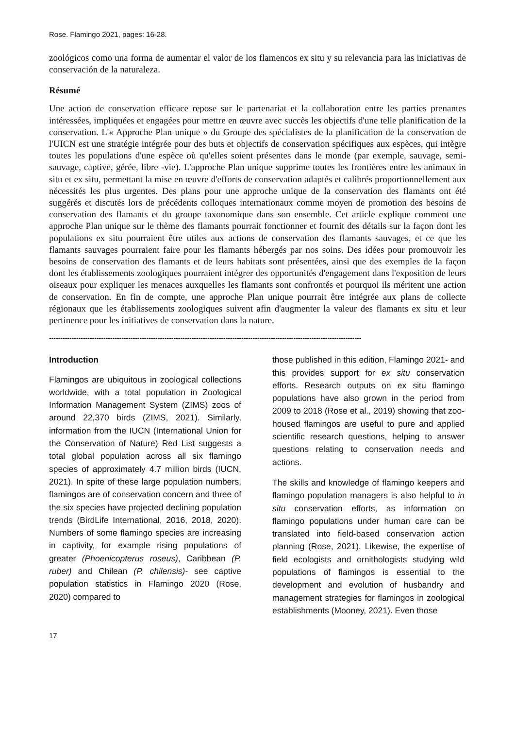Rose. Flamingo 2021, pages: 16-28.
zoológicos como una forma de aumentar el valor de los flamencos ex situ y su relevancia para las iniciativas de conservación de la naturaleza.
Résumé
Une action de conservation efficace repose sur le partenariat et la collaboration entre les parties prenantes intéressées, impliquées et engagées pour mettre en œuvre avec succès les objectifs d'une telle planification de la conservation. L'« Approche Plan unique » du Groupe des spécialistes de la planification de la conservation de l'UICN est une stratégie intégrée pour des buts et objectifs de conservation spécifiques aux espèces, qui intègre toutes les populations d'une espèce où qu'elles soient présentes dans le monde (par exemple, sauvage, semi-sauvage, captive, gérée, libre -vie). L'approche Plan unique supprime toutes les frontières entre les animaux in situ et ex situ, permettant la mise en œuvre d'efforts de conservation adaptés et calibrés proportionnellement aux nécessités les plus urgentes. Des plans pour une approche unique de la conservation des flamants ont été suggérés et discutés lors de précédents colloques internationaux comme moyen de promotion des besoins de conservation des flamants et du groupe taxonomique dans son ensemble. Cet article explique comment une approche Plan unique sur le thème des flamants pourrait fonctionner et fournit des détails sur la façon dont les populations ex situ pourraient être utiles aux actions de conservation des flamants sauvages, et ce que les flamants sauvages pourraient faire pour les flamants hébergés par nos soins. Des idées pour promouvoir les besoins de conservation des flamants et de leurs habitats sont présentées, ainsi que des exemples de la façon dont les établissements zoologiques pourraient intégrer des opportunités d'engagement dans l'exposition de leurs oiseaux pour expliquer les menaces auxquelles les flamants sont confrontés et pourquoi ils méritent une action de conservation. En fin de compte, une approche Plan unique pourrait être intégrée aux plans de collecte régionaux que les établissements zoologiques suivent afin d'augmenter la valeur des flamants ex situ et leur pertinence pour les initiatives de conservation dans la nature.
------------------------------------------------------------------------------------------------------------------------------------------
Introduction
Flamingos are ubiquitous in zoological collections worldwide, with a total population in Zoological Information Management System (ZIMS) zoos of around 22,370 birds (ZIMS, 2021). Similarly, information from the IUCN (International Union for the Conservation of Nature) Red List suggests a total global population across all six flamingo species of approximately 4.7 million birds (IUCN, 2021). In spite of these large population numbers, flamingos are of conservation concern and three of the six species have projected declining population trends (BirdLife International, 2016, 2018, 2020). Numbers of some flamingo species are increasing in captivity, for example rising populations of greater (Phoenicopterus roseus), Caribbean (P. ruber) and Chilean (P. chilensis)- see captive population statistics in Flamingo 2020 (Rose, 2020) compared to
those published in this edition, Flamingo 2021- and this provides support for ex situ conservation efforts. Research outputs on ex situ flamingo populations have also grown in the period from 2009 to 2018 (Rose et al., 2019) showing that zoo-housed flamingos are useful to pure and applied scientific research questions, helping to answer questions relating to conservation needs and actions.
The skills and knowledge of flamingo keepers and flamingo population managers is also helpful to in situ conservation efforts, as information on flamingo populations under human care can be translated into field-based conservation action planning (Rose, 2021). Likewise, the expertise of field ecologists and ornithologists studying wild populations of flamingos is essential to the development and evolution of husbandry and management strategies for flamingos in zoological establishments (Mooney, 2021). Even those
17